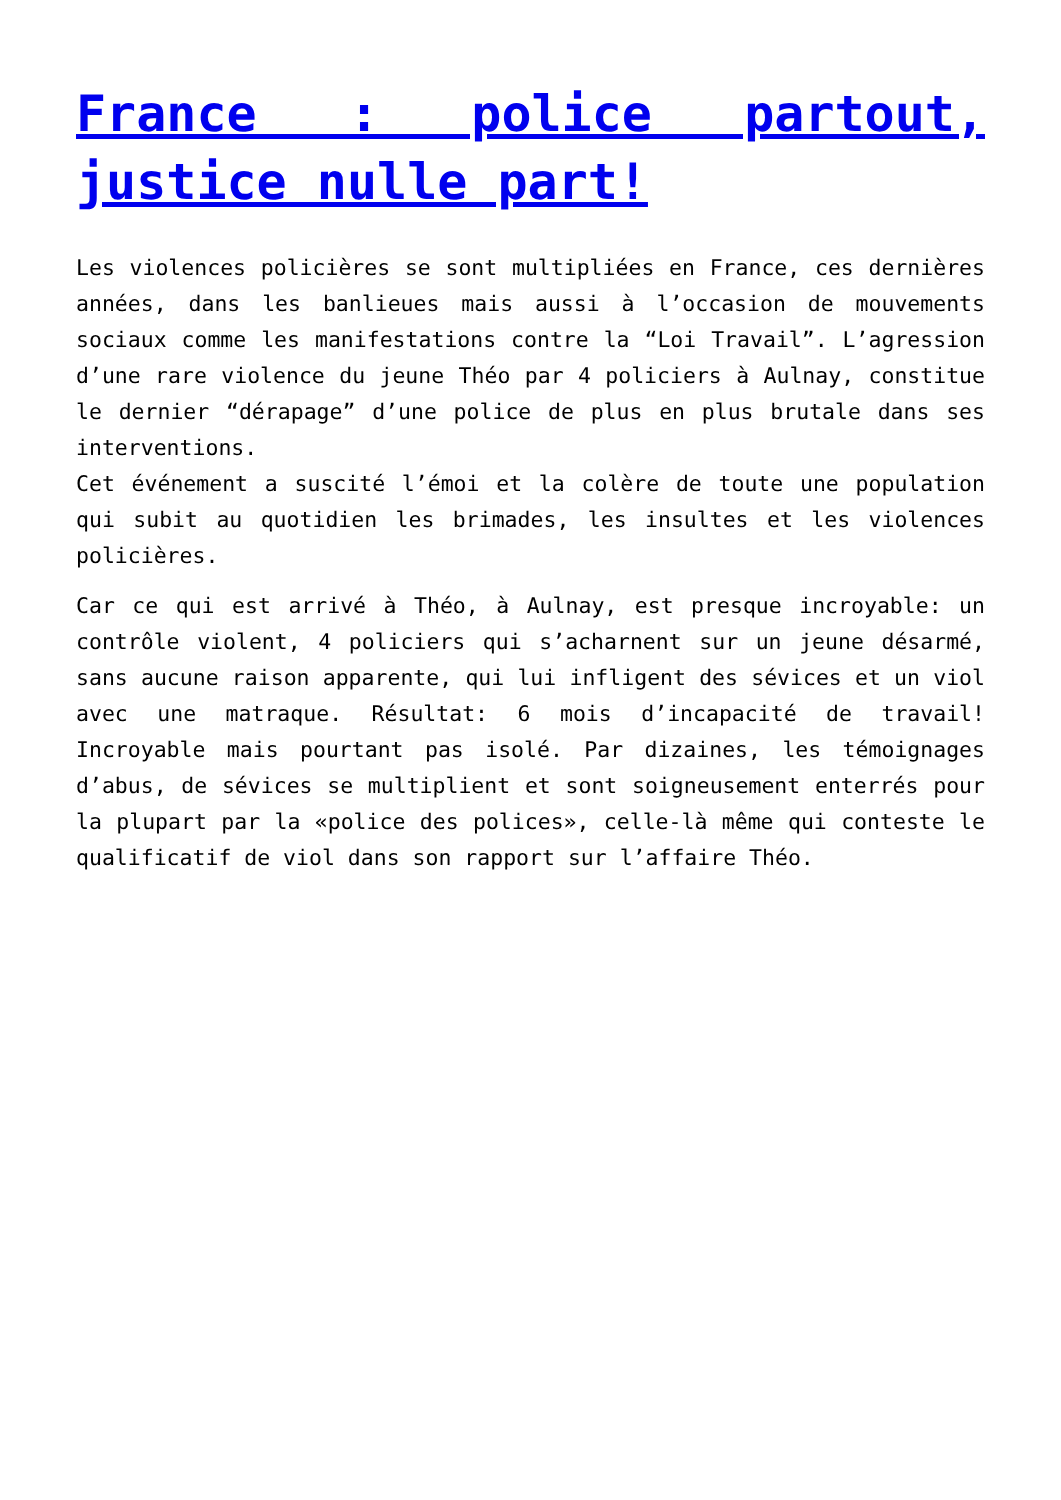France : police partout, justice nulle part!
Les violences policières se sont multipliées en France, ces dernières années, dans les banlieues mais aussi à l’occasion de mouvements sociaux comme les manifestations contre la “Loi Travail”. L’agression d’une rare violence du jeune Théo par 4 policiers à Aulnay, constitue le dernier “dérapage” d’une police de plus en plus brutale dans ses interventions.
Cet événement a suscité l’émoi et la colère de toute une population qui subit au quotidien les brimades, les insultes et les violences policières.
Car ce qui est arrivé à Théo, à Aulnay, est presque incroyable: un contrôle violent, 4 policiers qui s’acharnent sur un jeune désarmé, sans aucune raison apparente, qui lui infligent des sévices et un viol avec une matraque. Résultat: 6 mois d’incapacité de travail! Incroyable mais pourtant pas isolé. Par dizaines, les témoignages d’abus, de sévices se multiplient et sont soigneusement enterrés pour la plupart par la «police des polices», celle-là même qui conteste le qualificatif de viol dans son rapport sur l’affaire Théo.